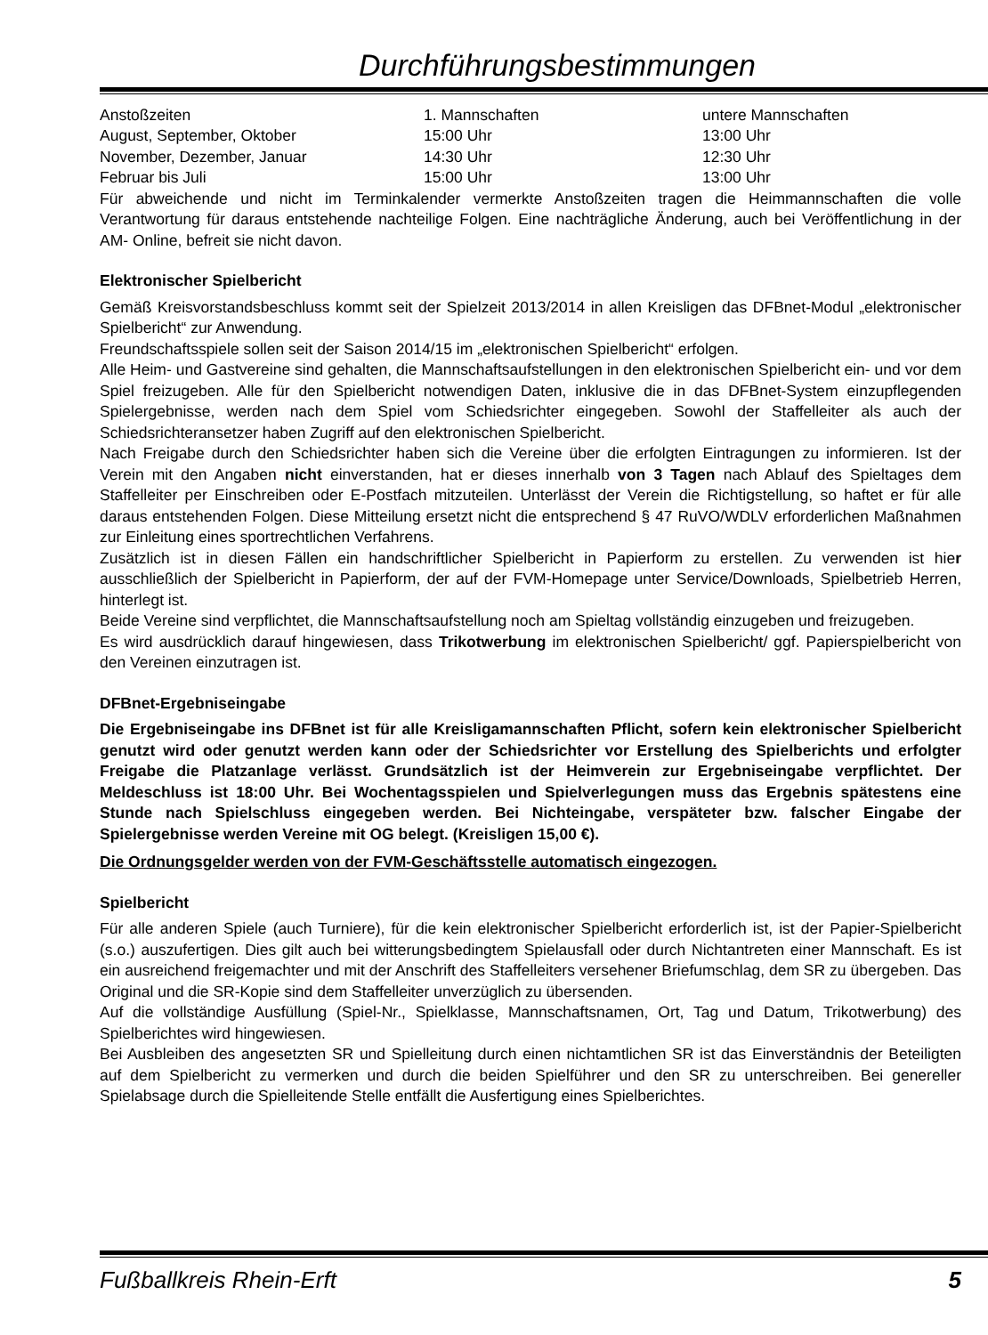Durchführungsbestimmungen
| Anstoßzeiten | 1. Mannschaften | untere Mannschaften |
| August, September, Oktober | 15:00 Uhr | 13:00 Uhr |
| November, Dezember, Januar | 14:30 Uhr | 12:30 Uhr |
| Februar bis Juli | 15:00 Uhr | 13:00 Uhr |
Für abweichende und nicht im Terminkalender vermerkte Anstoßzeiten tragen die Heimmannschaften die volle Verantwortung für daraus entstehende nachteilige Folgen. Eine nachträgliche Änderung, auch bei Veröffentlichung in der AM- Online, befreit sie nicht davon.
Elektronischer Spielbericht
Gemäß Kreisvorstandsbeschluss kommt seit der Spielzeit 2013/2014 in allen Kreisligen das DFBnet-Modul „elektronischer Spielbericht“ zur Anwendung.
Freundschaftsspiele sollen seit der Saison 2014/15 im „elektronischen Spielbericht“ erfolgen.
Alle Heim- und Gastvereine sind gehalten, die Mannschaftsaufstellungen in den elektronischen Spielbericht ein- und vor dem Spiel freizugeben. Alle für den Spielbericht notwendigen Daten, inklusive die in das DFBnet-System einzupflegenden Spielergebnisse, werden nach dem Spiel vom Schiedsrichter eingegeben. Sowohl der Staffelleiter als auch der Schiedsrichteransetzer haben Zugriff auf den elektronischen Spielbericht.
Nach Freigabe durch den Schiedsrichter haben sich die Vereine über die erfolgten Eintragungen zu informieren. Ist der Verein mit den Angaben nicht einverstanden, hat er dieses innerhalb von 3 Tagen nach Ablauf des Spieltages dem Staffelleiter per Einschreiben oder E-Postfach mitzuteilen. Unterlässt der Verein die Richtigstellung, so haftet er für alle daraus entstehenden Folgen. Diese Mitteilung ersetzt nicht die entsprechend § 47 RuVO/WDLV erforderlichen Maßnahmen zur Einleitung eines sportrechtlichen Verfahrens.
Zusätzlich ist in diesen Fällen ein handschriftlicher Spielbericht in Papierform zu erstellen. Zu verwenden ist hier ausschließlich der Spielbericht in Papierform, der auf der FVM-Homepage unter Service/Downloads, Spielbetrieb Herren, hinterlegt ist.
Beide Vereine sind verpflichtet, die Mannschaftsaufstellung noch am Spieltag vollständig einzugeben und freizugeben.
Es wird ausdrücklich darauf hingewiesen, dass Trikotwerbung im elektronischen Spielbericht/ ggf. Papierspielbericht von den Vereinen einzutragen ist.
DFBnet-Ergebniseingabe
Die Ergebniseingabe ins DFBnet ist für alle Kreisligamannschaften Pflicht, sofern kein elektronischer Spielbericht genutzt wird oder genutzt werden kann oder der Schiedsrichter vor Erstellung des Spielberichts und erfolgter Freigabe die Platzanlage verlässt. Grundsätzlich ist der Heimverein zur Ergebniseingabe verpflichtet. Der Meldeschluss ist 18:00 Uhr. Bei Wochentagsspielen und Spielverlegungen muss das Ergebnis spätestens eine Stunde nach Spielschluss eingegeben werden. Bei Nichteingabe, verspäteter bzw. falscher Eingabe der Spielergebnisse werden Vereine mit OG belegt. (Kreisligen 15,00 €).
Die Ordnungsgelder werden von der FVM-Geschäftsstelle automatisch eingezogen.
Spielbericht
Für alle anderen Spiele (auch Turniere), für die kein elektronischer Spielbericht erforderlich ist, ist der Papier-Spielbericht (s.o.) auszufertigen. Dies gilt auch bei witterungsbedingtem Spielausfall oder durch Nichtantreten einer Mannschaft. Es ist ein ausreichend freigemachter und mit der Anschrift des Staffelleiters versehener Briefumschlag, dem SR zu übergeben. Das Original und die SR-Kopie sind dem Staffelleiter unverzüglich zu übersenden.
Auf die vollständige Ausfüllung (Spiel-Nr., Spielklasse, Mannschaftsnamen, Ort, Tag und Datum, Trikotwerbung) des Spielberichtes wird hingewiesen.
Bei Ausbleiben des angesetzten SR und Spielleitung durch einen nichtamtlichen SR ist das Einverständnis der Beteiligten auf dem Spielbericht zu vermerken und durch die beiden Spielführer und den SR zu unterschreiben. Bei genereller Spielabsage durch die Spielleitende Stelle entfällt die Ausfertigung eines Spielberichtes.
Fußballkreis Rhein-Erft 5